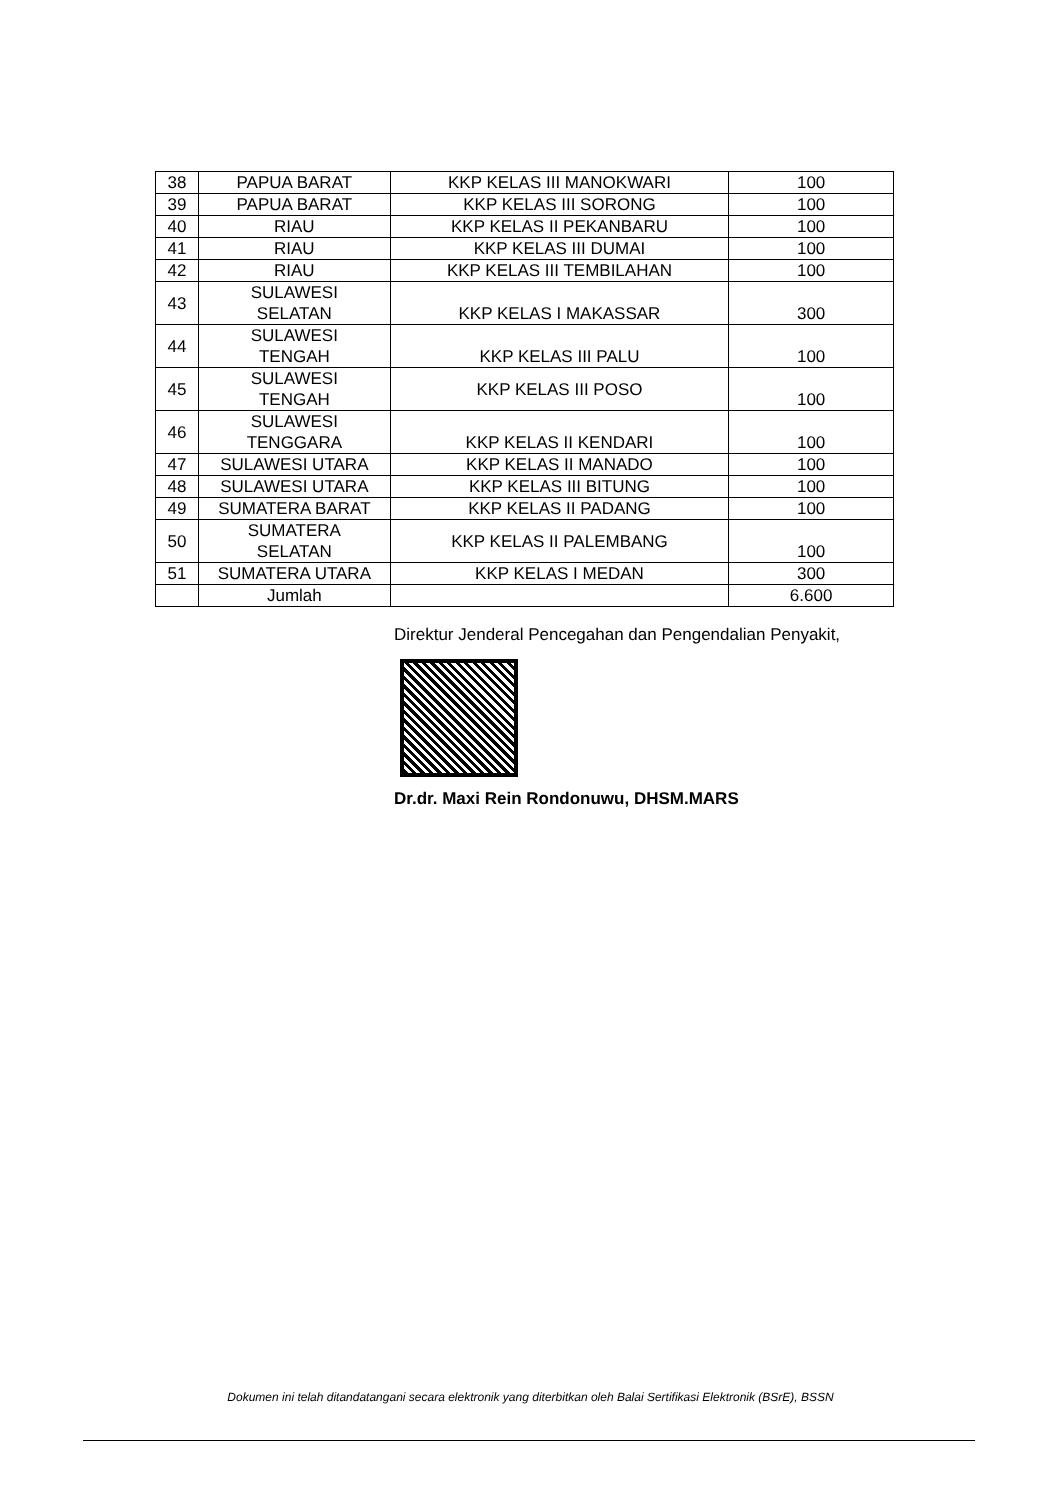| 38 | PAPUA BARAT | KKP KELAS III MANOKWARI | 100 |
| 39 | PAPUA BARAT | KKP KELAS III SORONG | 100 |
| 40 | RIAU | KKP KELAS II PEKANBARU | 100 |
| 41 | RIAU | KKP KELAS III DUMAI | 100 |
| 42 | RIAU | KKP KELAS III TEMBILAHAN | 100 |
| 43 | SULAWESI SELATAN | KKP KELAS I MAKASSAR | 300 |
| 44 | SULAWESI TENGAH | KKP KELAS III PALU | 100 |
| 45 | SULAWESI TENGAH | KKP KELAS III POSO | 100 |
| 46 | SULAWESI TENGGARA | KKP KELAS II KENDARI | 100 |
| 47 | SULAWESI UTARA | KKP KELAS II MANADO | 100 |
| 48 | SULAWESI UTARA | KKP KELAS III BITUNG | 100 |
| 49 | SUMATERA BARAT | KKP KELAS II PADANG | 100 |
| 50 | SUMATERA SELATAN | KKP KELAS II PALEMBANG | 100 |
| 51 | SUMATERA UTARA | KKP KELAS I MEDAN | 300 |
| | Jumlah | | 6.600 |
Direktur Jenderal Pencegahan dan Pengendalian Penyakit,
Dr.dr. Maxi Rein Rondonuwu, DHSM.MARS
Dokumen ini telah ditandatangani secara elektronik yang diterbitkan oleh Balai Sertifikasi Elektronik (BSrE), BSSN